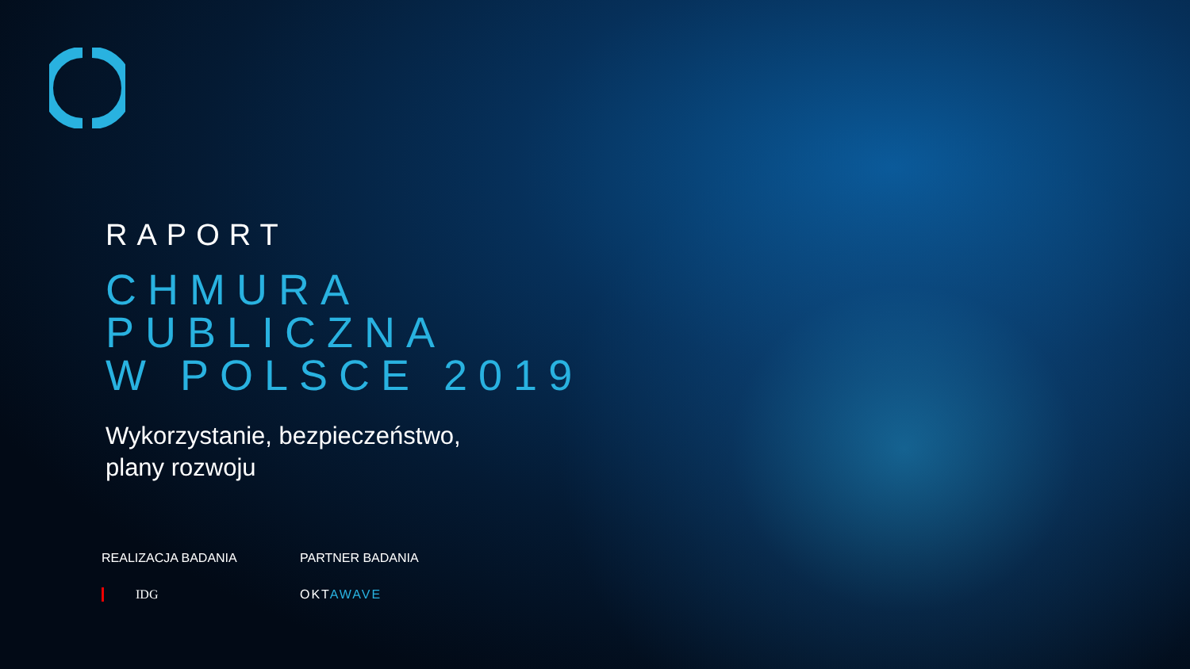RAPORT
CHMURA
PUBLICZNA
W POLSCE 2019
Wykorzystanie, bezpieczeństwo,
plany rozwoju
REALIZACJA BADANIA
IDG
PARTNER BADANIA
OKTAWAVE